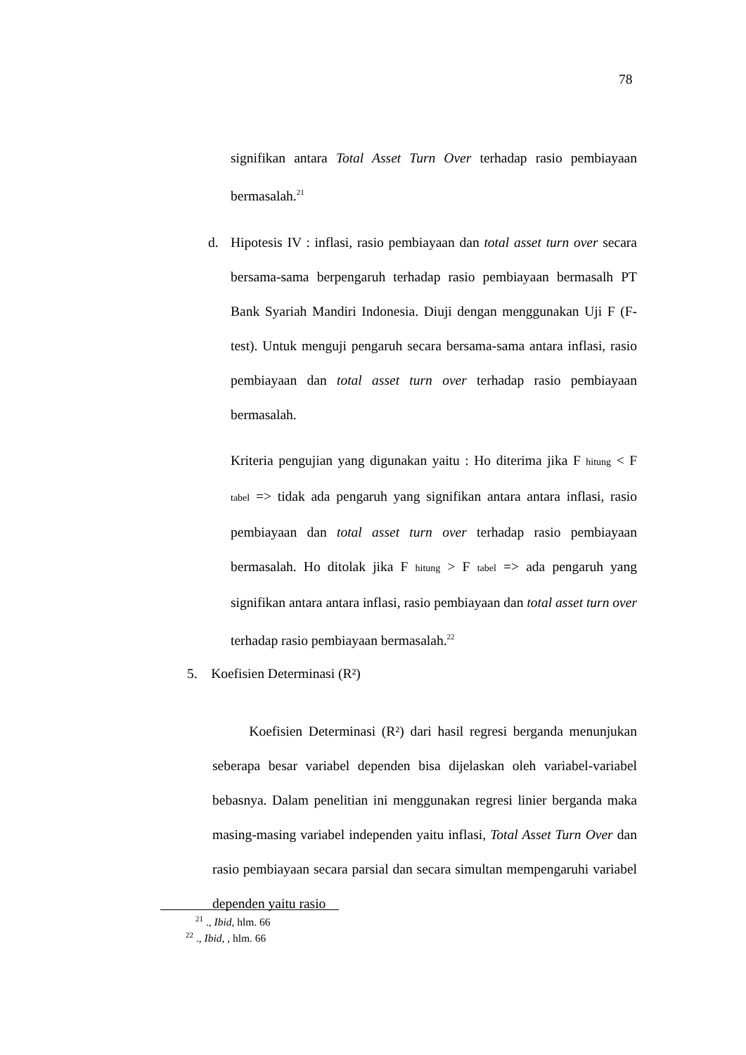78
signifikan antara Total Asset Turn Over terhadap rasio pembiayaan bermasalah.<sup>21</sup>
d.
Hipotesis IV : inflasi, rasio pembiayaan dan total asset turn over secara bersama-sama berpengaruh terhadap rasio pembiayaan bermasalh PT Bank Syariah Mandiri Indonesia. Diuji dengan menggunakan Uji F (F-test). Untuk menguji pengaruh secara bersama-sama antara inflasi, rasio pembiayaan dan total asset turn over terhadap rasio pembiayaan bermasalah.
Kriteria pengujian yang digunakan yaitu : Ho diterima jika F hitung < F tabel => tidak ada pengaruh yang signifikan antara antara inflasi, rasio pembiayaan dan total asset turn over terhadap rasio pembiayaan bermasalah. Ho ditolak jika F hitung > F tabel => ada pengaruh yang signifikan antara antara inflasi, rasio pembiayaan dan total asset turn over terhadap rasio pembiayaan bermasalah.<sup>22</sup>
5. Koefisien Determinasi (R²)
Koefisien Determinasi (R²) dari hasil regresi berganda menunjukan seberapa besar variabel dependen bisa dijelaskan oleh variabel-variabel bebasnya. Dalam penelitian ini menggunakan regresi linier berganda maka masing-masing variabel independen yaitu inflasi, Total Asset Turn Over dan rasio pembiayaan secara parsial dan secara simultan mempengaruhi variabel dependen yaitu rasio
<sup>21</sup> ., Ibid, hlm. 66
<sup>22</sup> ., Ibid, , hlm. 66